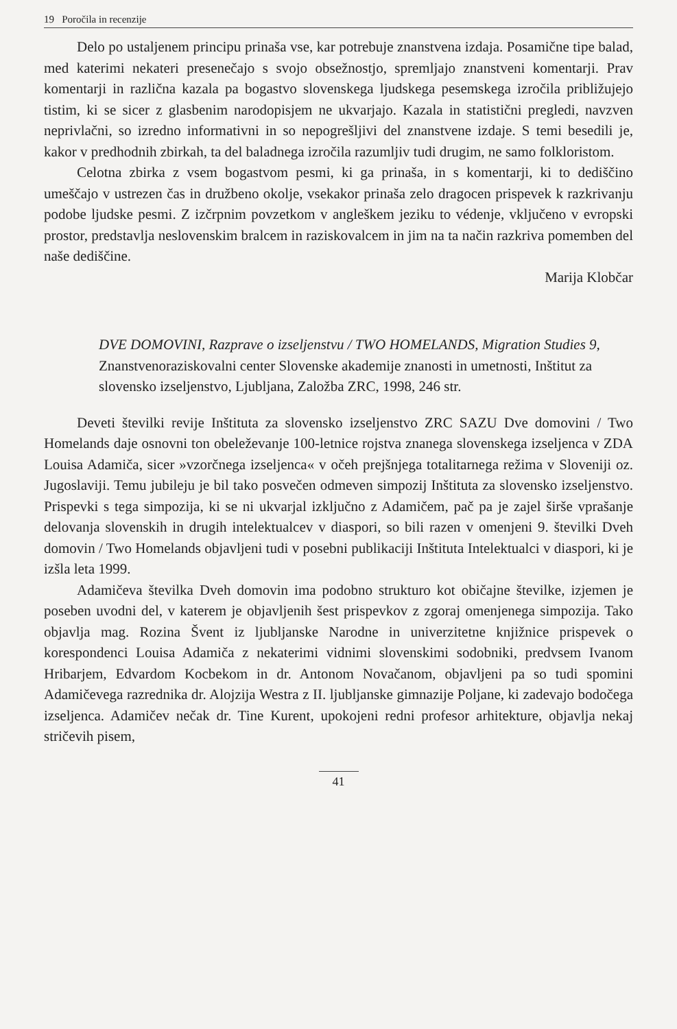19 Poročila in recenzije
Delo po ustaljenem principu prinaša vse, kar potrebuje znanstvena izdaja. Posamične tipe balad, med katerimi nekateri presenečajo s svojo obsežnostjo, spremljajo znanstveni komentarji. Prav komentarji in različna kazala pa bogastvo slovenskega ljudskega pesemskega izročila približujejo tistim, ki se sicer z glasbenim narodopisjem ne ukvarjajo. Kazala in statistični pregledi, navzven neprivlačni, so izredno informativni in so nepogrešljivi del znanstvene izdaje. S temi besedili je, kakor v predhodnih zbirkah, ta del baladnega izročila razumljiv tudi drugim, ne samo folkloristom.
Celotna zbirka z vsem bogastvom pesmi, ki ga prinaša, in s komentarji, ki to dediščino umeščajo v ustrezen čas in družbeno okolje, vsekakor prinaša zelo dragocen prispevek k razkrivanju podobe ljudske pesmi. Z izčrpnim povzetkom v angleškem jeziku to védenje, vključeno v evropski prostor, predstavlja neslovenskim bralcem in raziskovalcem in jim na ta način razkriva pomemben del naše dediščine.
Marija Klobčar
DVE DOMOVINI, Razprave o izseljenstvu / TWO HOMELANDS, Migration Studies 9, Znanstvenoraziskovalni center Slovenske akademije znanosti in umetnosti, Inštitut za slovensko izseljenstvo, Ljubljana, Založba ZRC, 1998, 246 str.
Deveti številki revije Inštituta za slovensko izseljenstvo ZRC SAZU Dve domovini / Two Homelands daje osnovni ton obeleževanje 100-letnice rojstva znanega slovenskega izseljenca v ZDA Louisa Adamiča, sicer »vzorčnega izseljenca« v očeh prejšnjega totalitarnega režima v Sloveniji oz. Jugoslaviji. Temu jubileju je bil tako posvečen odmeven simpozij Inštituta za slovensko izseljenstvo. Prispevki s tega simpozija, ki se ni ukvarjal izključno z Adamičem, pač pa je zajel širše vprašanje delovanja slovenskih in drugih intelektualcev v diaspori, so bili razen v omenjeni 9. številki Dveh domovin / Two Homelands objavljeni tudi v posebni publikaciji Inštituta Intelektualci v diaspori, ki je izšla leta 1999.
Adamičeva številka Dveh domovin ima podobno strukturo kot običajne številke, izjemen je poseben uvodni del, v katerem je objavljenih šest prispevkov z zgoraj omenjenega simpozija. Tako objavlja mag. Rozina Švent iz ljubljanske Narodne in univerzitetne knjižnice prispevek o korespondenci Louisa Adamiča z nekaterimi vidnimi slovenskimi sodobniki, predvsem Ivanom Hribarjem, Edvardom Kocbekom in dr. Antonom Novačanom, objavljeni pa so tudi spomini Adamičevega razrednika dr. Alojzija Westra z II. ljubljanske gimnazije Poljane, ki zadevajo bodočega izseljenca. Adamičev nečak dr. Tine Kurent, upokojeni redni profesor arhitekture, objavlja nekaj stričevih pisem,
41